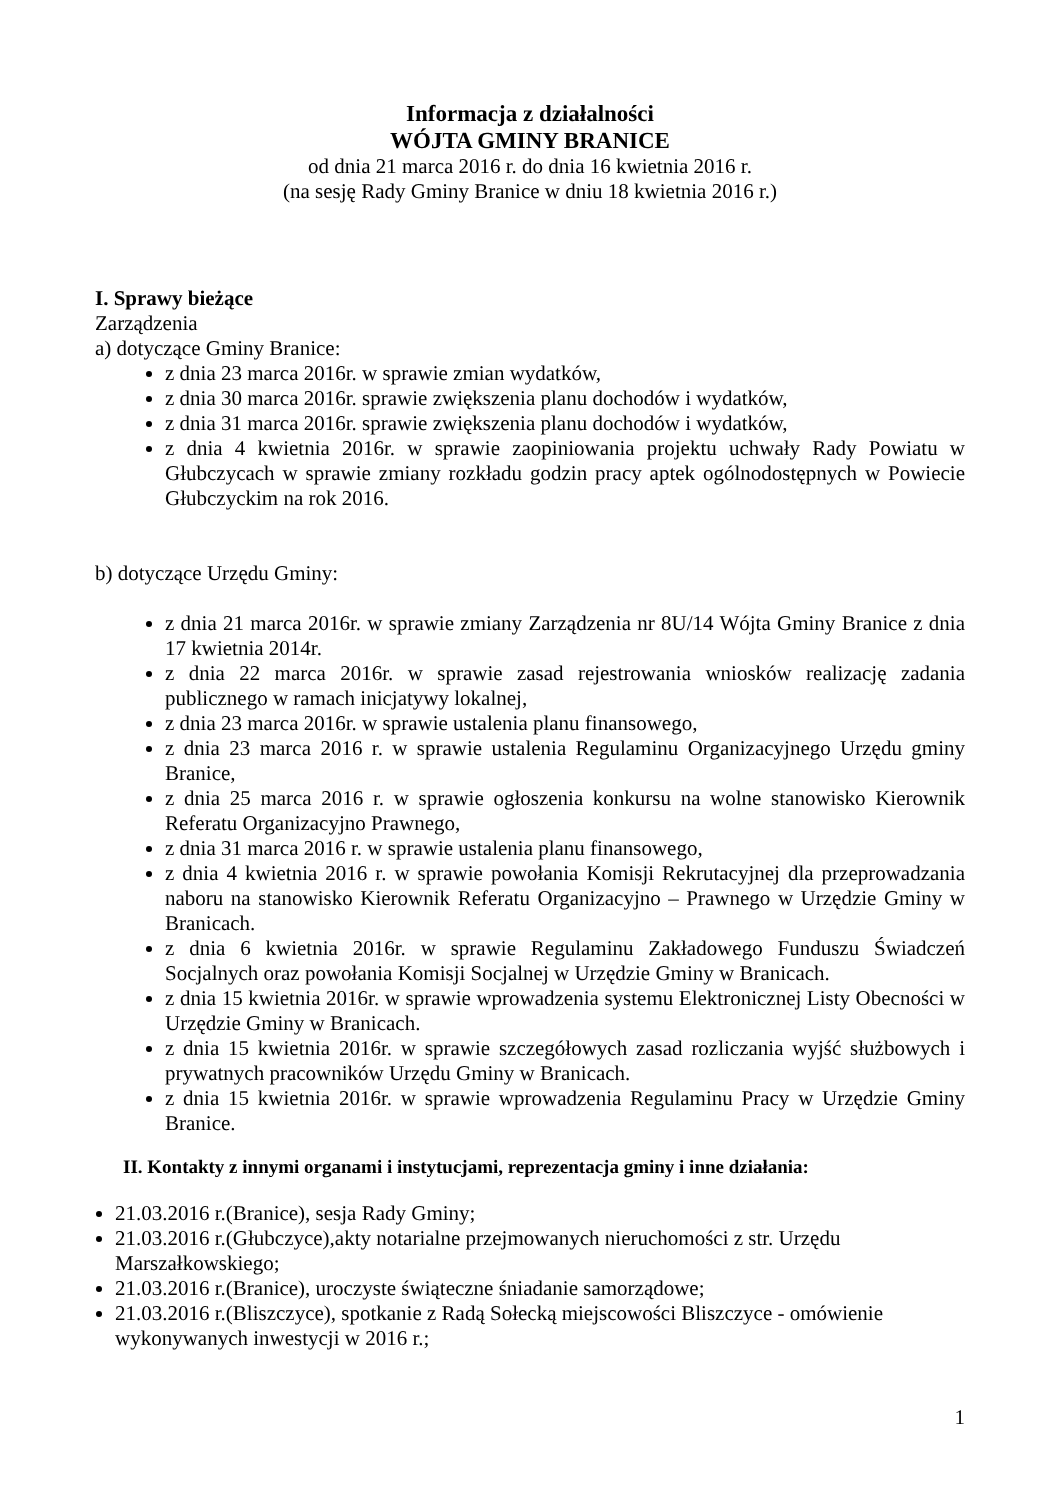Informacja z działalności
WÓJTA GMINY BRANICE
od dnia 21 marca 2016 r. do dnia 16 kwietnia 2016 r.
(na sesję Rady Gminy Branice w dniu 18 kwietnia 2016 r.)
I. Sprawy bieżące
Zarządzenia
a) dotyczące Gminy Branice:
z dnia 23 marca 2016r. w sprawie zmian wydatków,
z dnia 30 marca 2016r. sprawie zwiększenia planu dochodów i wydatków,
z dnia 31 marca 2016r. sprawie zwiększenia planu dochodów i wydatków,
z dnia 4 kwietnia 2016r. w sprawie zaopiniowania projektu uchwały Rady Powiatu w Głubczycach w sprawie zmiany rozkładu godzin pracy aptek ogólnodostępnych w Powiecie Głubczyckim na rok 2016.
b) dotyczące Urzędu Gminy:
z dnia 21 marca 2016r. w sprawie zmiany Zarządzenia nr 8U/14 Wójta Gminy Branice z dnia 17 kwietnia 2014r.
z dnia 22 marca 2016r. w sprawie zasad rejestrowania wniosków realizację zadania publicznego w ramach inicjatywy lokalnej,
z dnia 23 marca 2016r. w sprawie ustalenia planu finansowego,
z dnia 23 marca 2016 r. w sprawie ustalenia Regulaminu Organizacyjnego Urzędu gminy Branice,
z dnia 25 marca 2016 r. w sprawie ogłoszenia konkursu na wolne stanowisko Kierownik Referatu Organizacyjno Prawnego,
z dnia 31 marca 2016 r. w sprawie ustalenia planu finansowego,
z dnia 4 kwietnia 2016 r. w sprawie powołania Komisji Rekrutacyjnej dla przeprowadzania naboru na stanowisko Kierownik Referatu Organizacyjno – Prawnego w Urzędzie Gminy w Branicach.
z dnia 6 kwietnia 2016r. w sprawie Regulaminu Zakładowego Funduszu Świadczeń Socjalnych oraz powołania Komisji Socjalnej w Urzędzie Gminy w Branicach.
z dnia 15 kwietnia 2016r. w sprawie wprowadzenia systemu Elektronicznej Listy Obecności w Urzędzie Gminy w Branicach.
z dnia 15 kwietnia 2016r. w sprawie szczegółowych zasad rozliczania wyjść służbowych i prywatnych pracowników Urzędu Gminy w Branicach.
z dnia 15 kwietnia 2016r. w sprawie wprowadzenia Regulaminu Pracy w Urzędzie Gminy Branice.
II. Kontakty z innymi organami i instytucjami, reprezentacja gminy i inne działania:
21.03.2016 r.(Branice), sesja Rady Gminy;
21.03.2016 r.(Głubczyce),akty notarialne przejmowanych nieruchomości z str. Urzędu Marszałkowskiego;
21.03.2016 r.(Branice), uroczyste świąteczne śniadanie samorządowe;
21.03.2016 r.(Bliszczyce), spotkanie z Radą Sołecką miejscowości Bliszczyce - omówienie wykonywanych inwestycji w 2016 r.;
1